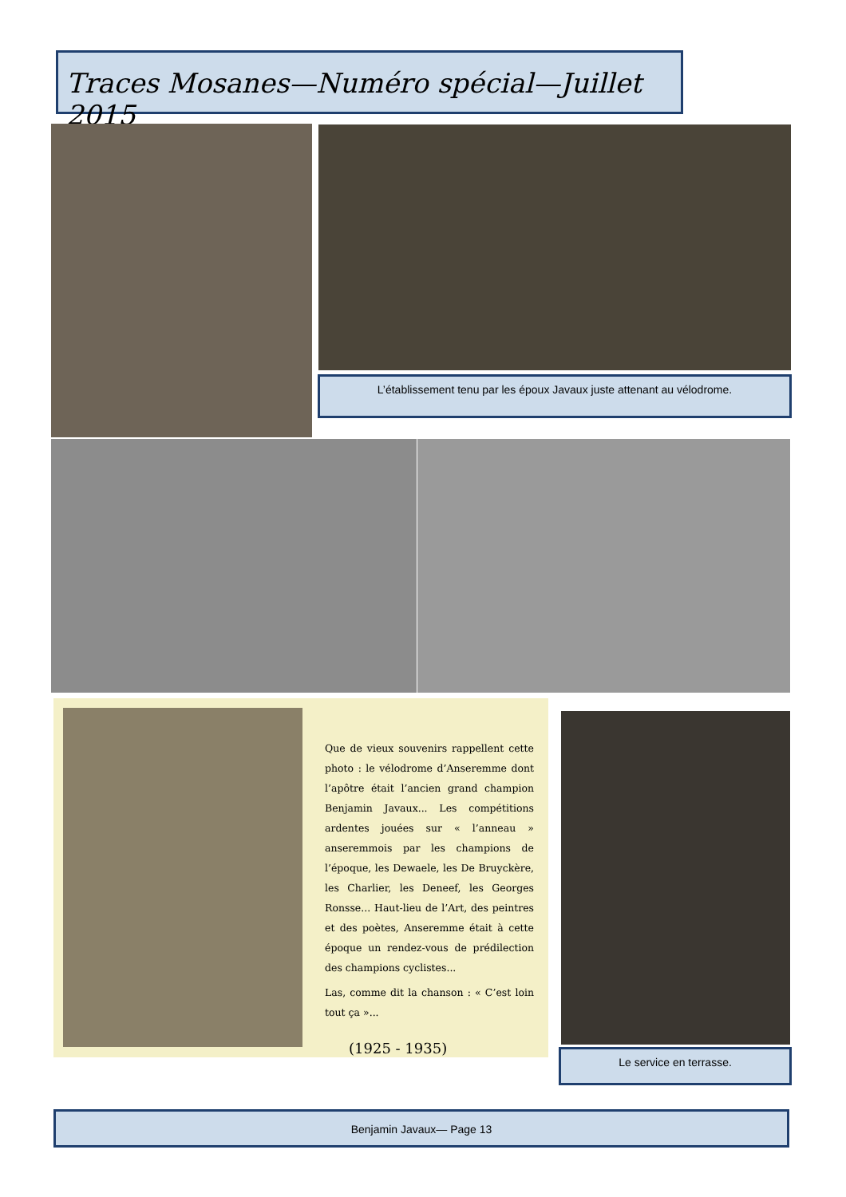Traces Mosanes—Numéro spécial—Juillet 2015
L’établissement tenu par les époux Javaux juste attenant au vélodrome.
Que de vieux souvenirs rappellent cette photo : le vélodrome d’Anseremme dont l’apôtre était l’ancien grand champion Benjamin Javaux... Les compétitions ardentes jouées sur « l’anneau » anseremmois par les champions de l’époque, les Dewaele, les De Bruyckère, les Charlier, les Deneef, les Georges Ronsse... Haut-lieu de l’Art, des peintres et des poètes, Anseremme était à cette époque un rendez-vous de prédilection des champions cyclistes...
Las, comme dit la chanson : « C’est loin tout ça »...
(1925 - 1935)
Le service en terrasse.
Benjamin Javaux— Page 13